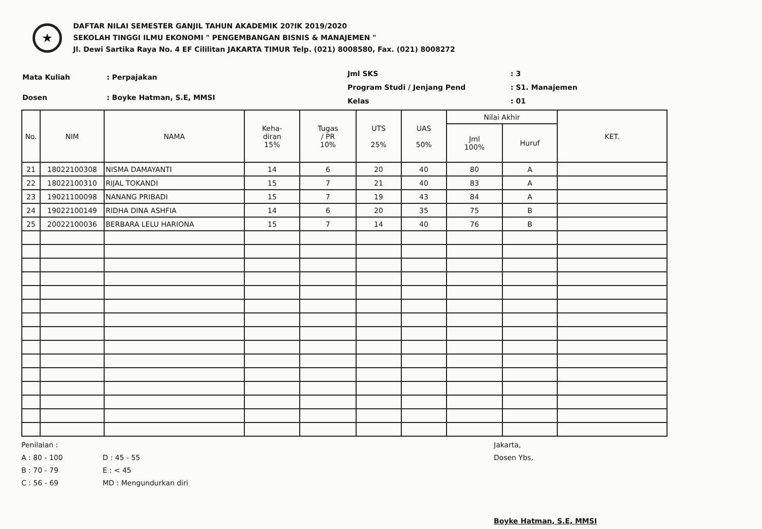★
DAFTAR NILAI SEMESTER GANJIL TAHUN AKADEMIK 20?IK 2019/2020
SEKOLAH TINGGI ILMU EKONOMI " PENGEMBANGAN BISNIS & MANAJEMEN "
Jl. Dewi Sartika Raya No. 4 EF Cililitan JAKARTA TIMUR Telp. (021) 8008580, Fax. (021) 8008272
| Mata Kuliah | : Perpajakan |
| Dosen | : Boyke Hatman, S.E, MMSI |
| Jml SKS | : 3 |
| Program Studi / Jenjang Pend | : S1. Manajemen |
| Kelas | : 01 |
| No. | NIM | NAMA | Keha- diran 15% | Tugas / PR 10% | UTS 25% | UAS 50% | Nilai Akhir | | KET. |
| --- | --- | --- | --- | --- | --- | --- | --- | --- | --- |
| | | | | | | | Jml 100% | Huruf | |
| 21 | 18022100308 | NISMA DAMAYANTI | 14 | 6 | 20 | 40 | 80 | A | |
| 22 | 18022100310 | RIJAL TOKANDI | 15 | 7 | 21 | 40 | 83 | A | |
| 23 | 19021100098 | NANANG PRIBADI | 15 | 7 | 19 | 43 | 84 | A | |
| 24 | 19022100149 | RIDHA DINA ASHFIA | 14 | 6 | 20 | 35 | 75 | B | |
| 25 | 20022100036 | BERBARA LELU HARIONA | 15 | 7 | 14 | 40 | 76 | B | |
Penilaian :
A : 80 - 100
B : 70 - 79
C : 56 - 69
D : 45 - 55
E : < 45
MD : Mengundurkan diri
Jakarta,
Dosen Ybs,
Boyke Hatman, S.E, MMSI